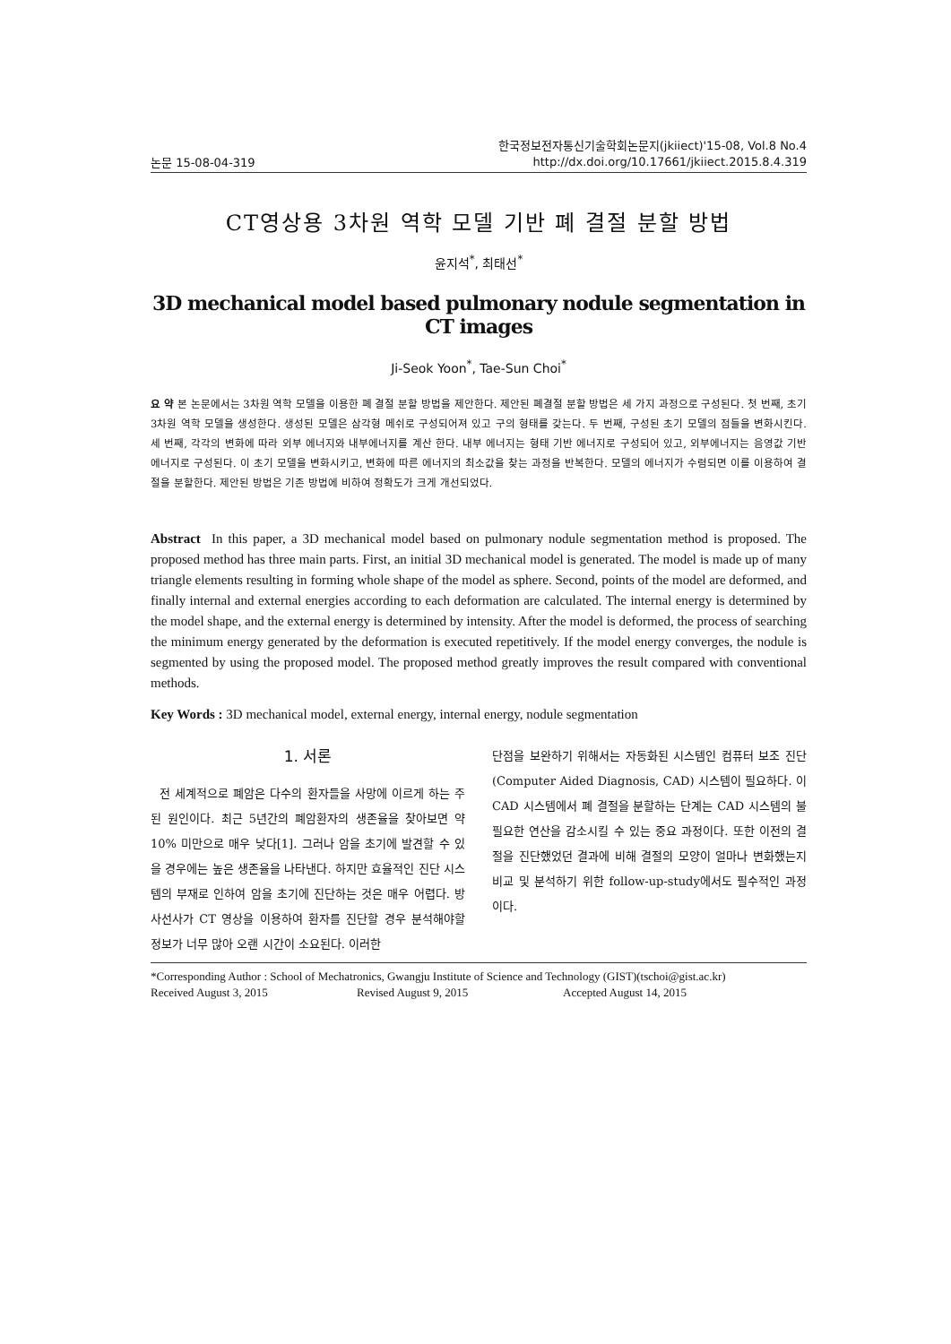논문 15-08-04-319 한국정보전자통신기술학회논문지(jkiiect)'15-08, Vol.8 No.4
http://dx.doi.org/10.17661/jkiiect.2015.8.4.319
CT영상용 3차원 역학 모델 기반 폐 결절 분할 방법
윤지석<sup>*</sup>, 최태선<sup>*</sup>
3D mechanical model based pulmonary nodule segmentation in CT images
Ji-Seok Yoon<sup>*</sup>, Tae-Sun Choi<sup>*</sup>
요 약 본 논문에서는 3차원 역학 모델을 이용한 폐 결절 분할 방법을 제안한다. 제안된 폐결절 분할 방법은 세 가지 과정으로 구성된다. 첫 번째, 초기 3차원 역학 모델을 생성한다. 생성된 모델은 삼각형 메쉬로 구성되어져 있고 구의 형태를 갖는다. 두 번째, 구성된 초기 모델의 점들을 변화시킨다. 세 번째, 각각의 변화에 따라 외부 에너지와 내부에너지를 계산 한다. 내부 에너지는 형태 기반 에너지로 구성되어 있고, 외부에너지는 음영값 기반 에너지로 구성된다. 이 초기 모델을 변화시키고, 변화에 따른 에너지의 최소값을 찾는 과정을 반복한다. 모델의 에너지가 수렴되면 이를 이용하여 결절을 분할한다. 제안된 방법은 기존 방법에 비하여 정확도가 크게 개선되었다.
Abstract In this paper, a 3D mechanical model based on pulmonary nodule segmentation method is proposed. The proposed method has three main parts. First, an initial 3D mechanical model is generated. The model is made up of many triangle elements resulting in forming whole shape of the model as sphere. Second, points of the model are deformed, and finally internal and external energies according to each deformation are calculated. The internal energy is determined by the model shape, and the external energy is determined by intensity. After the model is deformed, the process of searching the minimum energy generated by the deformation is executed repetitively. If the model energy converges, the nodule is segmented by using the proposed model. The proposed method greatly improves the result compared with conventional methods.
Key Words : 3D mechanical model, external energy, internal energy, nodule segmentation
1. 서론
전 세계적으로 폐암은 다수의 환자들을 사망에 이르게 하는 주된 원인이다. 최근 5년간의 폐암환자의 생존율을 찾아보면 약 10% 미만으로 매우 낮다[1]. 그러나 암을 초기에 발견할 수 있을 경우에는 높은 생존율을 나타낸다. 하지만 효율적인 진단 시스템의 부재로 인하여 암을 초기에 진단하는 것은 매우 어렵다. 방사선사가 CT 영상을 이용하여 환자를 진단할 경우 분석해야할 정보가 너무 많아 오랜 시간이 소요된다. 이러한
단점을 보완하기 위해서는 자동화된 시스템인 컴퓨터 보조 진단 (Computer Aided Diagnosis, CAD) 시스템이 필요하다. 이 CAD 시스템에서 폐 결절을 분할하는 단계는 CAD 시스템의 불필요한 연산을 감소시킬 수 있는 중요 과정이다. 또한 이전의 결절을 진단했었던 결과에 비해 결절의 모양이 얼마나 변화했는지 비교 및 분석하기 위한 follow-up-study에서도 필수적인 과정이다.
*Corresponding Author : School of Mechatronics, Gwangju Institute of Science and Technology (GIST)(tschoi@gist.ac.kr)
Received August 3, 2015 Revised August 9, 2015 Accepted August 14, 2015